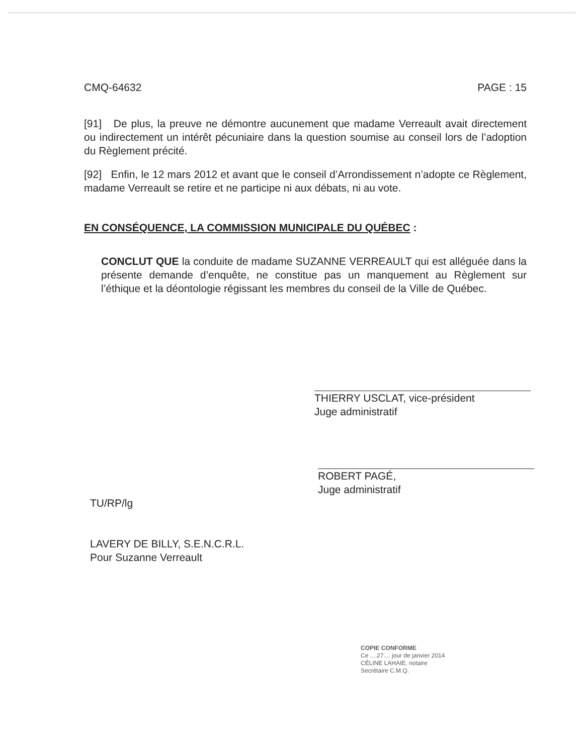CMQ-64632 PAGE : 15
[91] De plus, la preuve ne démontre aucunement que madame Verreault avait directement ou indirectement un intérêt pécuniaire dans la question soumise au conseil lors de l’adoption du Règlement précité.
[92] Enfin, le 12 mars 2012 et avant que le conseil d’Arrondissement n’adopte ce Règlement, madame Verreault se retire et ne participe ni aux débats, ni au vote.
EN CONSÉQUENCE, LA COMMISSION MUNICIPALE DU QUÉBEC :
CONCLUT QUE la conduite de madame SUZANNE VERREAULT qui est alléguée dans la présente demande d’enquête, ne constitue pas un manquement au Règlement sur l’éthique et la déontologie régissant les membres du conseil de la Ville de Québec.
THIERRY USCLAT, vice-président
Juge administratif
ROBERT PAGÉ,
Juge administratif
TU/RP/lg
LAVERY DE BILLY, S.E.N.C.R.L.
Pour Suzanne Verreault
COPIE CONFORME
Ce ....27.... jour de janvier 2014
CÉLINE LAHAIE, notaire
Secrétaire C.M.Q.